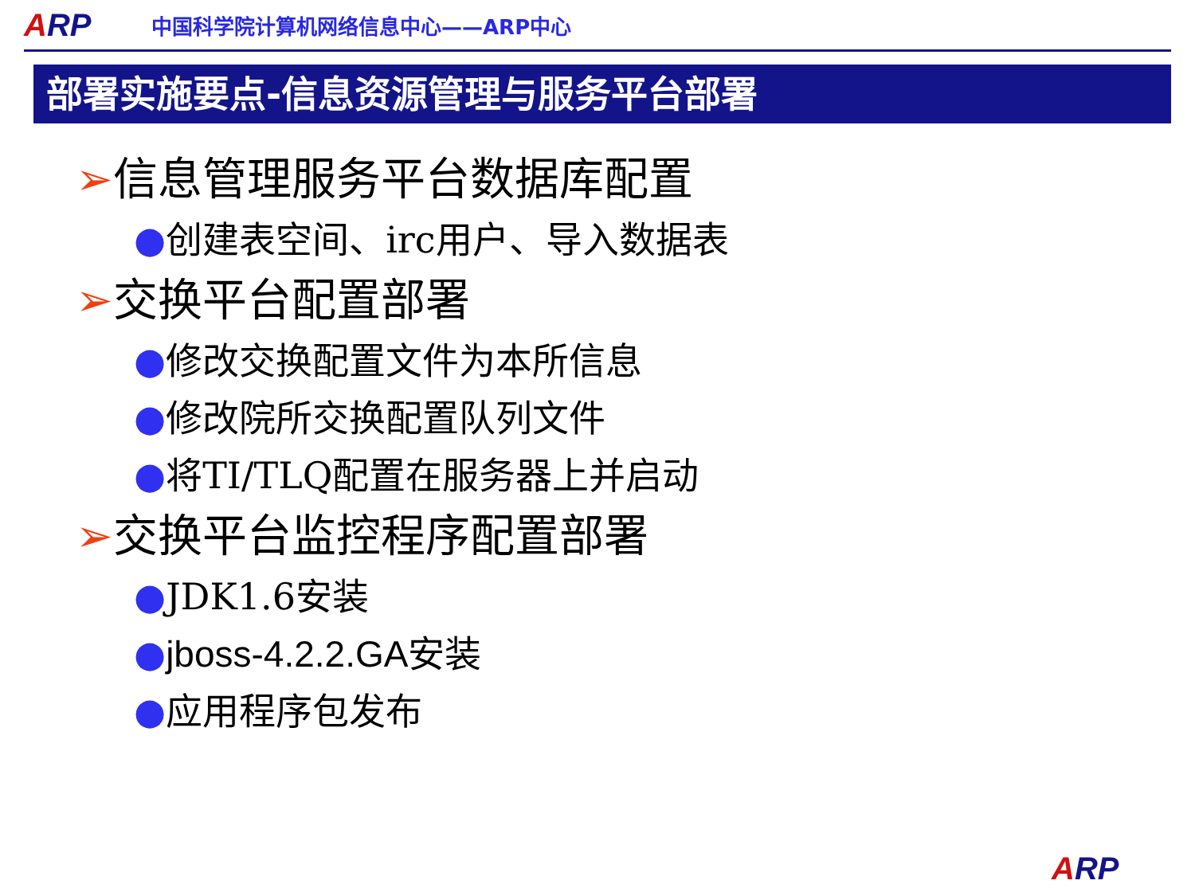ARP
中国科学院计算机网络信息中心——ARP中心
部署实施要点-信息资源管理与服务平台部署
➢信息管理服务平台数据库配置
●创建表空间、irc用户、导入数据表
➢交换平台配置部署
●修改交换配置文件为本所信息
●修改院所交换配置队列文件
●将TI/TLQ配置在服务器上并启动
➢交换平台监控程序配置部署
●JDK1.6安装
●jboss-4.2.2.GA安装
●应用程序包发布
ARP